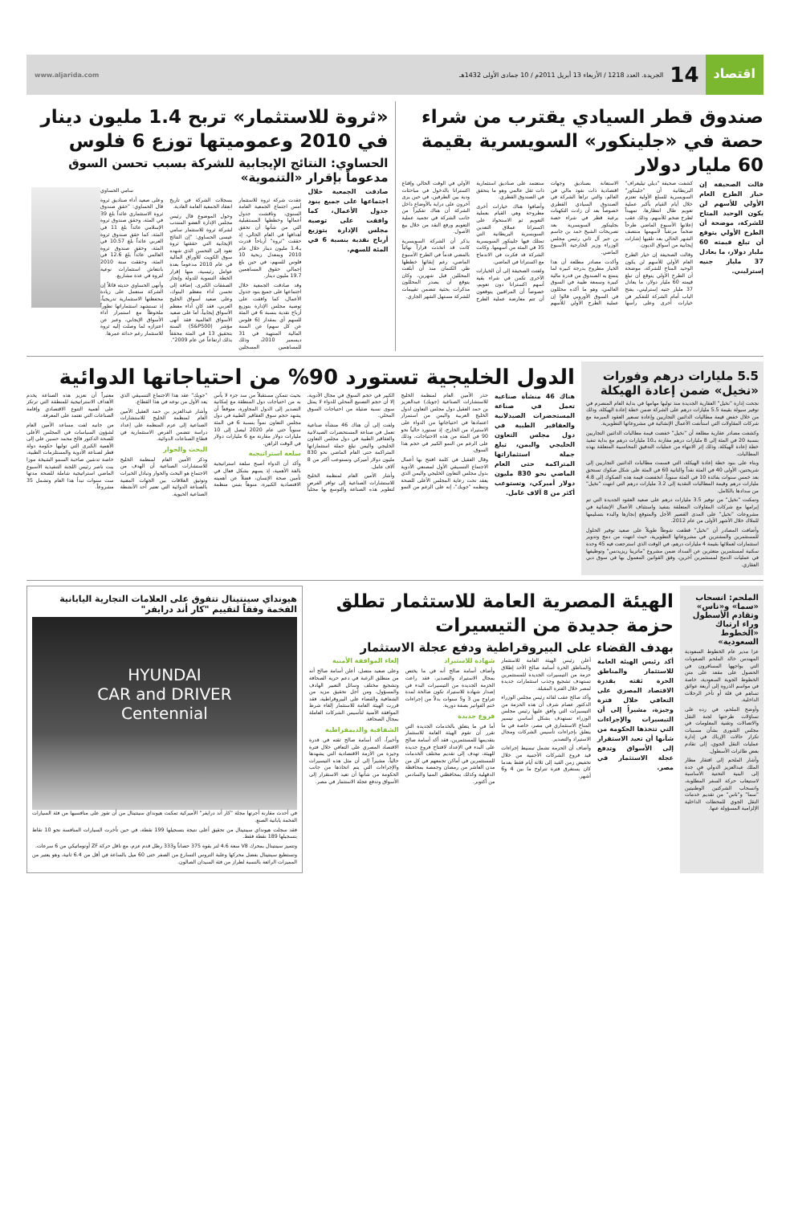اقتصاد 14 الجريدة. العدد 1218 / الأربعاء 13 أبريل 2011م / 10 جمادى الأولى 1432هـ www.aljarida.com
صندوق قطر السيادي يقترب من شراء حصة في «جلينكور» السويسرية بقيمة 60 مليار دولار
قالت الصحيفة إن خيار الطرح العام الأولي للأسهم لن يكون الوحيد المتاح للشركة، موضحة أن الطرح الأولي يتوقع أن تبلغ قيمته 60 مليار دولار، ما يعادل 37 مليار جنيه إسترليني.
كشفت صحيفة "ديلي تيليغراف" البريطانية أن "جلينكور" السويسرية للسلع الأولية تعتزم خلال أيام القيام بأكبر عملية تعويم طال انتظارها، تمهيداً لطرح ضخم للأسهم، وذلك عقب إعلانها الأسبوع الماضي طرحاً ضخماً مرتقباً لأسهمها منتصف الشهر الحالي بعد تلقيها إشارات إيجابية من أسواق الديون.
وقالت الصحيفة إن خيار الطرح العام الأولي للأسهم لن يكون الوحيد المتاح للشركة، موضحة أن الطرح الأولي يتوقع أن تبلغ قيمته 60 مليار دولار، ما يعادل 37 مليار جنيه إسترليني، يفتح الباب أمام الشركة للتفكير في خيارات أخرى وعلى رأسها الاستعانة بصناديق وجهات اقتصادية ذات نفوذ مالي في العالم، والتي تراها الشركة في الصندوق السيادي القطري خصوصاً بعد أن زادت التكهنات برغبة قطر في شراء حصة بجلينكور السويسرية بعد تصريحات الشيخ حمد بن جاسم بن جبر آل ثاني رئيس مجلس الوزراء وزير الخارجية الأسبوع الماضي.
وأكدت مصادر مطلعة أن هذا الخيار مطروح بدرجة كبيرة لما يتمتع به الصندوق من قدرة مالية كبيرة وسمعة طيبة في السوق العالمي، وهو ما أكده محللون في السوق الأوروبي قالوا إن عملية الطرح الأولي للأسهم ستعتمد على صناديق استثمارية ذات ثقل عالمي وهو ما يتحقق في الصندوق القطري.
وأضافوا هناك خيارات أخرى مطروحة وهي القيام بعملية التعويم ثم الاستحواذ على اكستراتا عملاق التعدين السويسرية البريطانية التي تمتلك فيها جلينكور السويسرية 35 في المئة من أسهمها. وكانت الشركة قد فكرت في الاندماج مع اكستراتا في الماضي.
ولفتت الصحيفة إلى أن الخيارات الأخرى تكمن في شراء بقية أسهم اكستراتا دون تعويم، خصوصاً أن المراقبين يتوقعون أن تتم معارضة عملية الطرح الأولي في الوقت الحالي وإقناع اكستراتا بالدخول في مباحثات ودية بين الطرفين، في حين يرى آخرون على دراية بالأوضاع داخل الشركة أن هناك تفكيراً من جانب الشركة في تجميد عملية التعويم ورفع النقد من خلال بيع الأصول.
يذكر أن الشركة السويسرية كانت قد اتخذت قراراً نهائياً بالمضي قدماً في الطرح الأسبوع الماضي، رغم إبقائها خططها طي الكتمان منذ أن أبلغت المحللين قبل شهرين، وكان يتوقع أن يصدر المحللون مذكرات بحثية تتضمن تقييمات للشركة مستهل الشهر الجاري.
«ثروة للاستثمار» تربح 1.4 مليون دينار في 2010 وعموميتها توزع 6 فلوس
الحساوي: النتائج الإيجابية للشركة بسبب تحسن السوق مدعوماً بإقرار «التنموية»
صادقت الجمعية خلال اجتماعها على جميع بنود جدول الأعمال، كما وافقت على توصية مجلس الإدارة بتوزيع أرباح نقدية بنسبة 6 في المئة للسهم.
سامي الحساوي
عقدت شركة ثروة للاستثمار أمس اجتماع الجمعية العامة السنوي، وناقشت جدول أعمالها وخططها المستقبلية التي من شأنها أن تحقق أهدافها في العام الحالي، إذ حققت "ثروة" أرباحاً قدرت بـ1.4 مليون دينار خلال عام 2010 وبمعدل ربحية 10 فلوس للسهم، في حين بلغ إجمالي حقوق المساهمين 19.7 مليون دينار.
وقد صادقت الجمعية خلال اجتماعها على جميع بنود جدول الأعمال، كما وافقت على توصية مجلس الإدارة بتوزيع أرباح نقدية بنسبة 6 في المئة للسهم أي بمقدار (6 فلوس عن كل سهم) عن السنة المالية المنتهية في 31 ديسمبر 2010، وذلك للمساهمين المسجلين بسجلات الشركة في تاريخ انعقاد الجمعية العامة العادية.
وحول الموضوع قال رئيس مجلس الإدارة العضو المنتدب لشركة ثروة للاستثمار سامي عيسى الحساوي: "إن النتائج الإيجابية التي حققتها ثروة تعود إلى التحسن الذي شهده سوق الكويت للأوراق المالية في عام 2010 مدعوماً بعدة عوامل رئيسية، منها إقرار الخطة التنموية للدولة وإنجاز الصفقات الكبرى، إضافة إلى تحسن أداء معظم البنوك، وعلى صعيد أسواق الخليج العربي، فقد كان أداء معظم الأسواق إيجابياً، أما على صعيد الأسواق العالمية فقد أنهى مؤشر (S&P500) السنة بتحقيق 13 في المئة محققاً بذلك ارتفاعاً عن عام 2009".
وعلى صعيد أداء صناديق ثروة قال الحساوي: "حقق صندوق ثروة الاستثماري عائداً بلغ 39 في المئة، وحقق صندوق ثروة الإسلامي عائداً بلغ 11 في المئة، كما حقق صندوق ثروة العربي عائداً بلغ 10.57 في المئة، وحقق صندوق ثروة العالمي عائداً بلغ 12.6 في المئة، وحققت سنة 2010 بانتعاش استثمارات نوعية لثروة في عدة مشاريع.
وأنهى الحساوي حديثه قائلاً إن الشركة ستعمل على زيادة محفظتها الاستثمارية تدريجياً، إذ تستشهد استثماراتها تطوراً ملحوظاً مع استمرار أداء الأسواق الإيجابي، وعبر عن اعتزازه لما وصلت إليه ثروة للاستثمار رغم حداثة عمرها.
5.5 مليارات درهم وفورات «نخيل» ضمن إعادة الهيكلة
نجحت إدارة "نخيل" العقارية الجديدة منذ توليها مهامها في بداية العام المنصرم في توفير سيولة بقيمة 5.5 مليارات درهم على الشركة ضمن خطة إعادة الهيكلة، وذلك من خلال خفض قيمة مطالبات الدائنين التجاريين وإعادة تسعير العقود المبرمة مع شركات المقاولات التي استأنفت الأعمال الإنشائية في مشروعاتها التطويرية.
وكشفت مصادر عقارية مطلعة أن "نخيل" خفضت قيمة مطالبات الدائنين التجاريين بنسبة 20 في المئة إلى 8 مليارات درهم مقارنة بـ10 مليارات درهم مع بداية تنفيذ خطة إعادة الهيكلة، وذلك إثر الانتهاء من عمليات التدقيق المحاسبية المتعلقة بهذه المطالبات.
وبناء على بنود خطة إعادة الهيكلة، التي قسمت مطالبات الدائنين التجاريين إلى شريحتين، الأولى 40 في المئة نقداً والثانية 60 في المئة على شكل صكوك تستحق بعد خمس سنوات بفائدة 10 في المئة سنوياً، انخفضت قيمة هذه الصكوك إلى 4.8 مليارات درهم وقيمة المطالبات النقدية إلى 3.2 مليارات درهم التي انتهت "نخيل" من سدادها بالكامل.
وتمكنت "نخيل" من توفير 3.5 مليارات درهم على صعيد العقود الجديدة التي تم إبرامها مع شركات المقاولات المتعلقة بتنفيذ واستئناف الأعمال الإنشائية في مشروعات "نخيل" على المدى القصير الأجل والمتوقع إنجازها والبدء بتسليمها للملاك خلال الأشهر الأولى من عام 2012.
وأضافت المصادر أن "نخيل" قطعت شوطاً طويلاً على صعيد توفير الحلول للمستثمرين والمشترين في مشروعاتها التطويرية، حيث انتهت من دمج وتدوير استثمارات لعملائها بقيمة 4 مليارات درهم، في الوقت الذي استرجعت فيه 45 وحدة سكنية لمستثمرين متعثرين عن السداد ضمن مشروع "ماترينا ريزيدنس" وتوظيفها في عمليات الدمج لمستثمرين آخرين، وفق القوانين المعمول بها في سوق دبي العقاري.
الدول الخليجية تستورد 90% من احتياجاتها الدوائية
هناك 46 منشأة صناعية تعمل في صناعة المستحضرات الصيدلانية والعقاقير الطبية في دول مجلس التعاون الخليجي واليمن، تبلغ جملة استثماراتها المتراكمة حتى العام الماضي نحو 830 مليون دولار أميركي، وتستوعب أكثر من 8 آلاف عامل.
حذر الأمين العام لمنظمة الخليج للاستشارات الصناعية (جويك) عبدالعزيز بن حمد العقيل دول مجلس التعاون لدول الخليج العربية واليمن من استمرار اعتمادها في احتياجاتها من الدواء على الاستيراد من الخارج، إذ تستورد حالياً نحو 90 في المئة من هذه الاحتياجات، وذلك على الرغم من النمو الكبير في حجم هذا السوق.
وقال العقيل في كلمة افتتح بها أعمال الاجتماع التنسيقي الأول لمصنعي الأدوية بدول مجلس التعاون الخليجي واليمن الذي يعقد تحت رعاية المجلس الأعلى للصحة وتنظمه "جويك"، إنه على الرغم من النمو الكبير في حجم السوق في مجال الأدوية، إلا أن حجم التصنيع المحلي للدواء لا يمثل سوى نسبة ضئيلة من احتياجات السوق المحلي.
ولفت إلى أن هناك 46 منشأة صناعية تعمل في صناعة المستحضرات الصيدلانية والعقاقير الطبية في دول مجلس التعاون الخليجي واليمن تبلغ جملة استثماراتها المتراكمة حتى العام الماضي نحو 830 مليون دولار أميركي وتستوعب أكثر من 8 آلاف عامل.
وأشار الأمين العام لمنظمة الخليج للاستشارات الصناعية إلى توافر الفرص لتطوير هذه الصناعة والتوسع بها محلياً بحيث تتمكن مستقبلاً من سد جزء لا بأس به من احتياجات دول المنطقة مع إمكانية التصدير إلى الدول المجاورة، متوقعاً أن يشهد حجم سوق العقاقير الطبية في دول مجلس التعاون نمواً بنسبة 6 في المئة سنوياً حتى عام 2020 ليصل إلى 10 مليارات دولار مقارنة مع 6 مليارات دولار في الوقت الراهن.
سلعة استراتيجية
وأكد أن الدواء أصبح سلعة استراتيجية بالغة الأهمية، إذ يسهم بشكل فعال في تأمين صحة الإنسان، فضلاً عن أهميته الاقتصادية الكبيرة، منوهاً بتبني منظمة "جويك" عقد هذا الاجتماع التنسيقي الذي يعد الأول من نوعه في هذا القطاع.
وأشار عبدالعزيز بن حمد العقيل الأمين العام لمنظمة الخليج للاستشارات الصناعية إلى عزم المنظمة على إعداد دراسة تتضمن الفرص الاستثمارية في قطاع الصناعات الدوائية.
البحث والحوار
وذكر الأمين العام لمنظمة الخليج للاستشارات الصناعية أن الهدف من الاجتماع هو البحث والحوار وتبادل الخبرات وتوثيق العلاقات بين الجهات المعنية بالصناعة الدوائية التي تعتبر أحد الأنشطة الصناعية الحيوية.
معتبراً أن تعزيز هذه الصناعة يخدم الأهداف الاستراتيجية للمنطقة التي ترتكز على أهمية التنوع الاقتصادي وإقامة الصناعات التي تعتمد على المعرفة.
من جانبه لفت مساعد الأمين العام لشؤون السياسات في المجلس الأعلى للصحة الدكتور فالح محمد حسين علي إلى الأهمية الكبرى التي توليها حكومة دولة قطر لصناعة الأدوية والمستلزمات الطبية، خاصة تدشين صاحبة السمو الشيخة موزا بنت ناصر رئيس اللجنة التنفيذية الأسبوع الماضي استراتيجية شاملة للصحة مدتها ست سنوات تبدأ هذا العام وتشمل 35 مشروعاً.
الملحم: انسحاب «سما» و«ناس» وتقادم الأسطول وراء ارتباك «الخطوط السعودية»
عزا مدير عام الخطوط السعودية المهندس خالد الملحم الصعوبات التي يواجهها المسافرون في الحصول على مقعد على متن الخطوط الجوية السعودية، خاصة في مواسم الذروة إلى أربعة عوائق تساهم في قلة أو تأخر الرحلات الداخلية.
وأوضح الملحم، في رده على تساؤلات طرحتها لجنة النقل والاتصالات وتقنية المعلومات في مجلس الشورى بشأن مسببات تكرار حالات الإرباك في إدارة عمليات النقل الجوي، إلى تقادم بعض طائرات الأسطول.
وأشار الملحم إلى افتقار مطار الملك عبدالعزيز الدولي في جدة إلى البنية التحتية الأساسية لاستيعاب حركة السفر المطلوبة، وانسحاب الشركتين الوطنيتين "سما" و"ناس" من تقديم خدمات النقل الجوي للمحطات الداخلية الإلزامية المسؤولة عنها.
الهيئة المصرية العامة للاستثمار تطلق حزمة جديدة من التيسيرات
بهدف القضاء على البيروقراطية ودفع عجلة الاستثمار
أكد رئيس الهيئة العامة للاستثمار والمناطق الحرة ثقته بقدرة الاقتصاد المصري على التعافي خلال فترة وجيزة، مشيراً إلى أن التيسيرات والإجراءات التي تتخذها الحكومة من شأنها أن تعيد الاستقرار إلى الأسواق وتدفع عجلة الاستثمار في مصر.
أعلن رئيس الهيئة العامة للاستثمار والمناطق الحرة أسامة صالح الأحد إطلاق حزمة من التيسيرات الجديدة للمستثمرين تستهدف تشجيع وجذب استثمارات جديدة لمصر خلال الفترة المقبلة.
وأكد صالح عقب لقائه رئيس مجلس الوزراء الدكتور عصام شرف أن هذه الحزمة من التيسيرات التي وافق عليها رئيس مجلس الوزراء تستهدف بشكل أساسي تيسير المناخ الاستثماري في مصر، خاصة في ما يتعلق بإجراءات تأسيس الشركات ومجال الاستيراد والتصدير.
وأضاف أن الحزمة تشمل تبسيط إجراءات قيد فروع الشركات الأجنبية من خلال تخفيض زمن القيد إلى ثلاثة أيام فقط بعدما كان يستغرق فترة تتراوح ما بين 4 و6 أشهر.
شهادة للاستيراد
وأضاف أسامة صالح أنه في ما يختص بمجال الاستيراد والتصدير، فقد راعت الحزمة الجديدة من التيسيرات البدء في إصدار شهادة للاستيراد تكون صالحة لمدة تتراوح بين 3 و5 سنوات بدلاً من إجراءات ختم الفواتير بصفة دورية.
فروع جديدة
أما في ما يتعلق بالخدمات الجديدة التي تقرر أن تقوم الهيئة العامة للاستثمار بتقديمها للمستثمرين، فقد أكد أسامة صالح على البدء في الإعداد لافتتاح فروع جديدة للهيئة، تهدف إلى تقديم مختلف الخدمات للمستثمرين في أماكن تجمعهم في كل من مدن العاشر من رمضان وجمصة بمحافظة الدقهلية وكذلك بمحافظتي المنيا والسادس من أكتوبر.
إلغاء الموافقة الأمنية
وعلى صعيد متصل، أعلن أسامة صالح أنه من منطلق الرغبة في دعم حرية الصحافة وتشجيع مختلف وسائل التعبير الهادف والمسؤول، ومن أجل تحقيق مزيد من الشفافية والقضاء على البيروقراطية، فقد قررت الهيئة العامة للاستثمار إلغاء شرط الموافقة الأمنية لتأسيس الشركات العاملة بمجال الصحافة.
الشفافية والديمقراطية
وأخيراً، أكد أسامة صالح ثقته في قدرة الاقتصاد المصري على التعافي خلال فترة وجيزة من الأزمة الاقتصادية التي يشهدها حالياً، مشيراً إلى أن مثل هذه التيسيرات والإجراءات التي يتم اتخاذها من جانب الحكومة من شأنها أن تعيد الاستقرار إلى الأسواق وتدفع عجلة الاستثمار في مصر.
هيونداي سينتينال تتفوق على العلامات التجارية اليابانية الفخمة وفقاً لتقييم "كار أند درايفر"
HYUNDAI
CAR and DRIVER
Centennial
في أحدث مقارنة أجرتها مجلة "كار أند درايفر" الأميركية تمكنت هيونداي سينتينال من أن تفوز على منافسيها من فئة السيارات الفخمة يابانية الصنع.
فقد سجلت هيونداي سينتينال من تحقيق أعلى نتيجة بتسجيلها 199 نقطة، في حين تأخرت السيارات المنافسة نحو 10 نقاط بتسجيلها 189 نقطة فقط.
وتتميز سينتينال بمحرك V8 سعة 4.6 لتر بقوة 375 حصاناً و333 رطل قدم عزم، مع ناقل حركة ZF أوتوماتيكي من 6 سرعات.
وتستطيع سينتينال بفضل محركها وعلبة التروس التسارع من الصفر حتى 60 ميل بالساعة في أقل من 6.4 ثانية، وهو يعتبر من المميزات الرائعة بالنسبة لطراز من فئة السيدان الصالون.